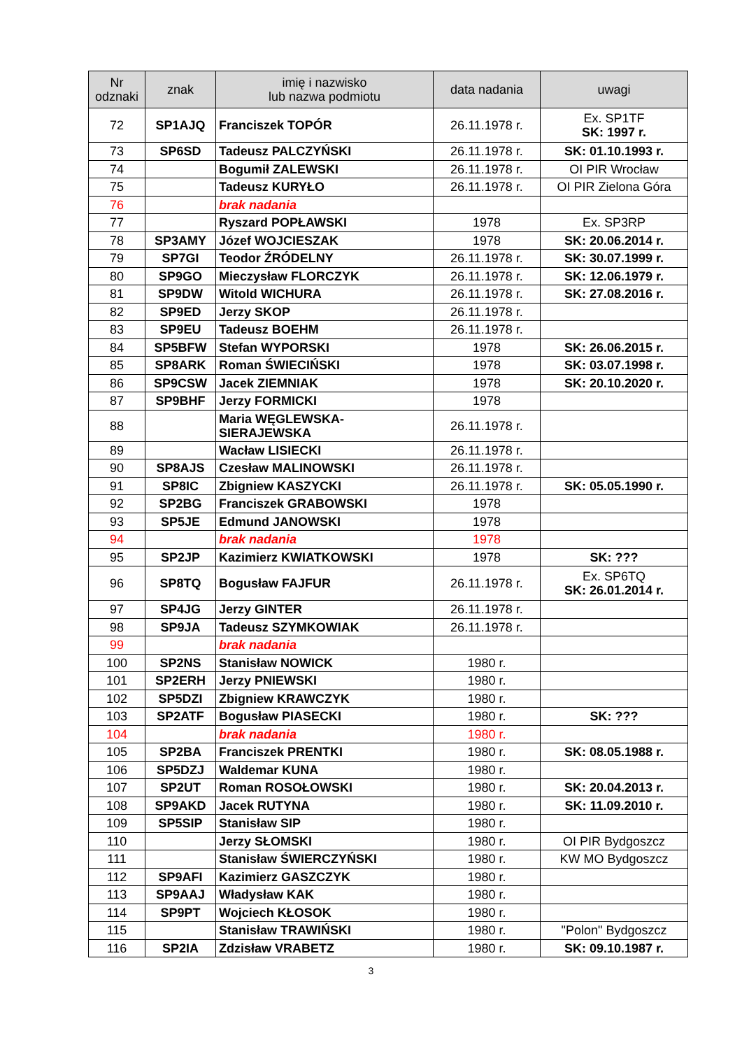| Nr odznaki | znak | imię i nazwisko lub nazwa podmiotu | data nadania | uwagi |
| --- | --- | --- | --- | --- |
| 72 | SP1AJQ | Franciszek TOPÓR | 26.11.1978 r. | Ex. SP1TF SK: 1997 r. |
| 73 | SP6SD | Tadeusz PALCZYŃSKI | 26.11.1978 r. | SK: 01.10.1993 r. |
| 74 | | Bogumił ZALEWSKI | 26.11.1978 r. | OI PIR Wrocław |
| 75 | | Tadeusz KURYŁO | 26.11.1978 r. | OI PIR Zielona Góra |
| 76 | | brak nadania | | |
| 77 | | Ryszard POPŁAWSKI | 1978 | Ex. SP3RP |
| 78 | SP3AMY | Józef WOJCIESZAK | 1978 | SK: 20.06.2014 r. |
| 79 | SP7GI | Teodor ŹRÓDELNY | 26.11.1978 r. | SK: 30.07.1999 r. |
| 80 | SP9GO | Mieczysław FLORCZYK | 26.11.1978 r. | SK: 12.06.1979 r. |
| 81 | SP9DW | Witold WICHURA | 26.11.1978 r. | SK: 27.08.2016 r. |
| 82 | SP9ED | Jerzy SKOP | 26.11.1978 r. | |
| 83 | SP9EU | Tadeusz BOEHM | 26.11.1978 r. | |
| 84 | SP5BFW | Stefan WYPORSKI | 1978 | SK: 26.06.2015 r. |
| 85 | SP8ARK | Roman ŚWIECIŃSKI | 1978 | SK: 03.07.1998 r. |
| 86 | SP9CSW | Jacek ZIEMNIAK | 1978 | SK: 20.10.2020 r. |
| 87 | SP9BHF | Jerzy FORMICKI | 1978 | |
| 88 | | Maria WĘGLEWSKA- SIERAJEWSKA | 26.11.1978 r. | |
| 89 | | Wacław LISIECKI | 26.11.1978 r. | |
| 90 | SP8AJS | Czesław MALINOWSKI | 26.11.1978 r. | |
| 91 | SP8IC | Zbigniew KASZYCKI | 26.11.1978 r. | SK: 05.05.1990 r. |
| 92 | SP2BG | Franciszek GRABOWSKI | 1978 | |
| 93 | SP5JE | Edmund JANOWSKI | 1978 | |
| 94 | | brak nadania | 1978 | |
| 95 | SP2JP | Kazimierz KWIATKOWSKI | 1978 | SK: ??? |
| 96 | SP8TQ | Bogusław FAJFUR | 26.11.1978 r. | Ex. SP6TQ SK: 26.01.2014 r. |
| 97 | SP4JG | Jerzy GINTER | 26.11.1978 r. | |
| 98 | SP9JA | Tadeusz SZYMKOWIAK | 26.11.1978 r. | |
| 99 | | brak nadania | | |
| 100 | SP2NS | Stanisław NOWICK | 1980 r. | |
| 101 | SP2ERH | Jerzy PNIEWSKI | 1980 r. | |
| 102 | SP5DZI | Zbigniew KRAWCZYK | 1980 r. | |
| 103 | SP2ATF | Bogusław PIASECKI | 1980 r. | SK: ??? |
| 104 | | brak nadania | 1980 r. | |
| 105 | SP2BA | Franciszek PRENTKI | 1980 r. | SK: 08.05.1988 r. |
| 106 | SP5DZJ | Waldemar KUNA | 1980 r. | |
| 107 | SP2UT | Roman ROSOŁOWSKI | 1980 r. | SK: 20.04.2013 r. |
| 108 | SP9AKD | Jacek RUTYNA | 1980 r. | SK: 11.09.2010 r. |
| 109 | SP5SIP | Stanisław SIP | 1980 r. | |
| 110 | | Jerzy SŁOMSKI | 1980 r. | OI PIR Bydgoszcz |
| 111 | | Stanisław ŚWIERCZYŃSKI | 1980 r. | KW MO Bydgoszcz |
| 112 | SP9AFI | Kazimierz GASZCZYK | 1980 r. | |
| 113 | SP9AAJ | Władysław KAK | 1980 r. | |
| 114 | SP9PT | Wojciech KŁOSOK | 1980 r. | |
| 115 | | Stanisław TRAWIŃSKI | 1980 r. | "Polon" Bydgoszcz |
| 116 | SP2IA | Zdzisław VRABETZ | 1980 r. | SK: 09.10.1987 r. |
3